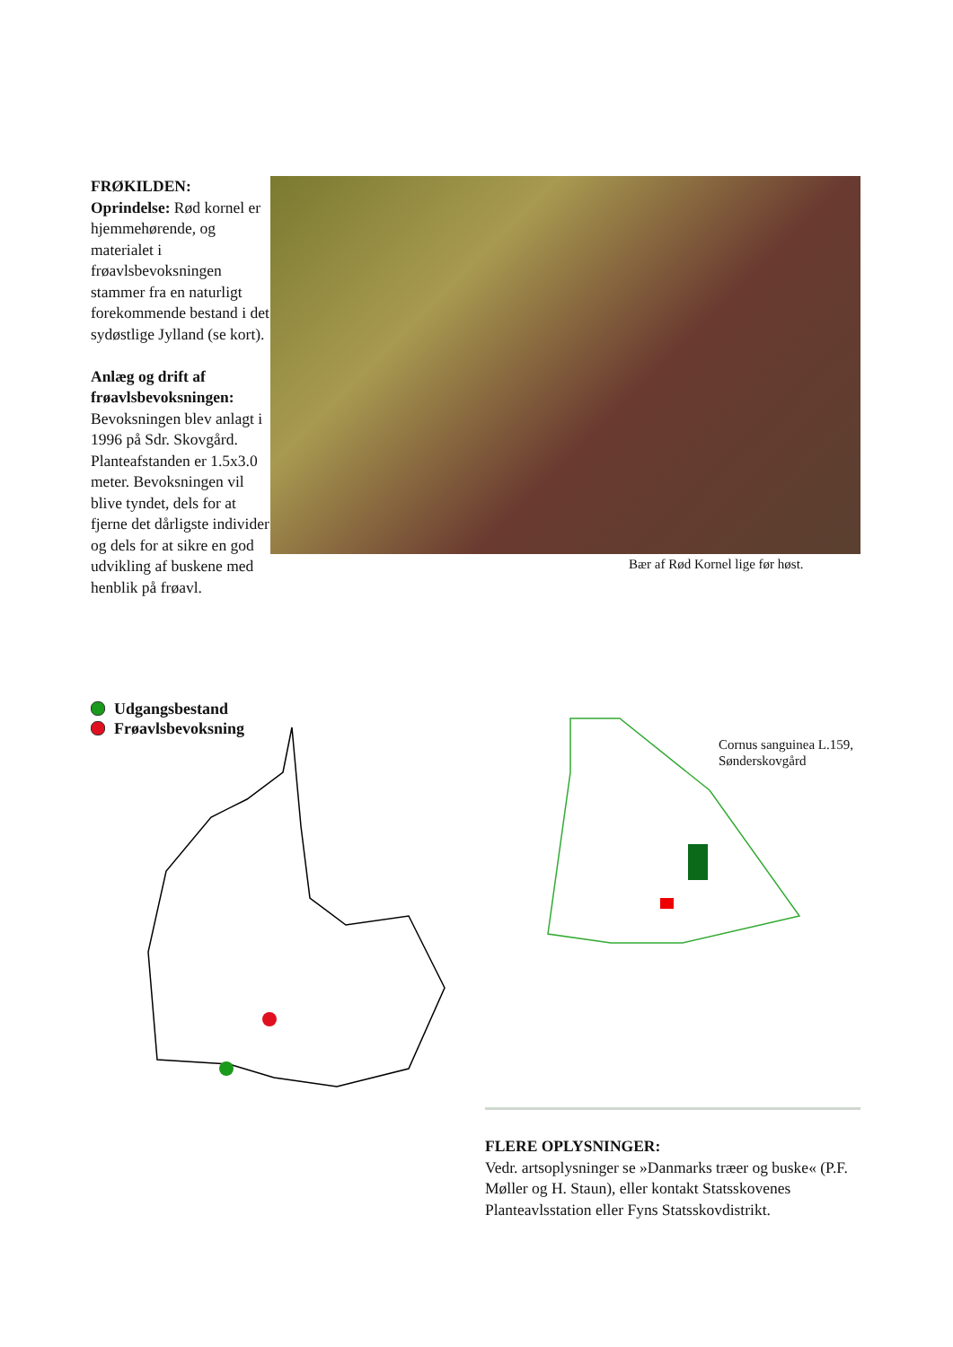FRØKILDEN:
Oprindelse: Rød kornel er hjemmehørende, og materialet i frøavlsbevoksningen stammer fra en naturligt forekommende bestand i det sydøstlige Jylland (se kort).
Anlæg og drift af frøavlsbevoksningen:
Bevoksningen blev anlagt i 1996 på Sdr. Skovgård. Planteafstanden er 1.5x3.0 meter. Bevoksningen vil blive tyndet, dels for at fjerne det dårligste individer og dels for at sikre en god udvikling af buskene med henblik på frøavl.
Bær af Rød Kornel lige før høst.
Udgangsbestand
Frøavlsbevoksning
Cornus sanguinea L.159,
Sønderskovgård
FLERE OPLYSNINGER:
Vedr. artsoplysninger se »Danmarks træer og buske« (P.F. Møller og H. Staun), eller kontakt Statsskovenes Planteavlsstation eller Fyns Statsskovdistrikt.